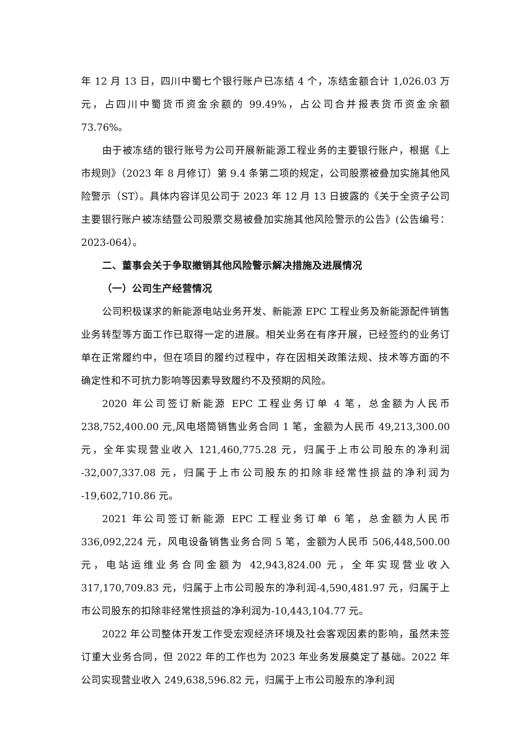年 12 月 13 日，四川中蜀七个银行账户已冻结 4 个，冻结金额合计 1,026.03 万元，占四川中蜀货币资金余额的 99.49%，占公司合并报表货币资金余额 73.76%。
由于被冻结的银行账号为公司开展新能源工程业务的主要银行账户，根据《上市规则》（2023 年 8 月修订）第 9.4 条第二项的规定，公司股票被叠加实施其他风险警示（ST）。具体内容详见公司于 2023 年 12 月 13 日披露的《关于全资子公司主要银行账户被冻结暨公司股票交易被叠加实施其他风险警示的公告》(公告编号：2023-064）。
二、董事会关于争取撤销其他风险警示解决措施及进展情况
（一）公司生产经营情况
公司积极谋求的新能源电站业务开发、新能源 EPC 工程业务及新能源配件销售业务转型等方面工作已取得一定的进展。相关业务在有序开展，已经签约的业务订单在正常履约中，但在项目的履约过程中，存在因相关政策法规、技术等方面的不确定性和不可抗力影响等因素导致履约不及预期的风险。
2020 年公司签订新能源 EPC 工程业务订单 4 笔，总金额为人民币 238,752,400.00 元,风电塔筒销售业务合同 1 笔，金额为人民币 49,213,300.00 元，全年实现营业收入 121,460,775.28 元，归属于上市公司股东的净利润 -32,007,337.08 元，归属于上市公司股东的扣除非经常性损益的净利润为 -19,602,710.86 元。
2021 年公司签订新能源 EPC 工程业务订单 6 笔，总金额为人民币 336,092,224 元，风电设备销售业务合同 5 笔，金额为人民币 506,448,500.00 元，电站运维业务合同金额为 42,943,824.00 元，全年实现营业收入 317,170,709.83 元，归属于上市公司股东的净利润-4,590,481.97 元，归属于上市公司股东的扣除非经常性损益的净利润为-10,443,104.77 元。
2022 年公司整体开发工作受宏观经济环境及社会客观因素的影响，虽然未签订重大业务合同，但 2022 年的工作也为 2023 年业务发展奠定了基础。2022 年公司实现营业收入 249,638,596.82 元，归属于上市公司股东的净利润